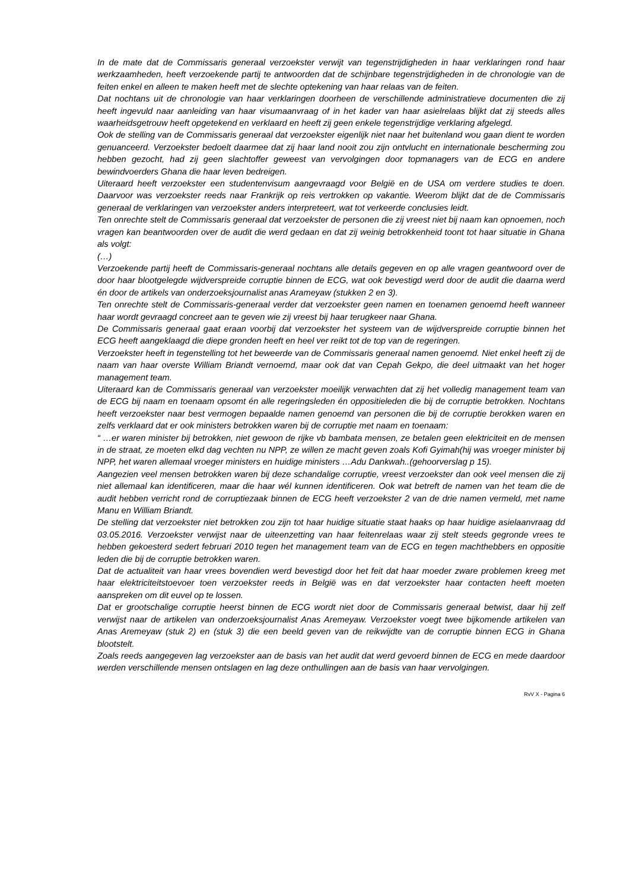In de mate dat de Commissaris generaal verzoekster verwijt van tegenstrijdigheden in haar verklaringen rond haar werkzaamheden, heeft verzoekende partij te antwoorden dat de schijnbare tegenstrijdigheden in de chronologie van de feiten enkel en alleen te maken heeft met de slechte optekening van haar relaas van de feiten.
Dat nochtans uit de chronologie van haar verklaringen doorheen de verschillende administratieve documenten die zij heeft ingevuld naar aanleiding van haar visumaanvraag of in het kader van haar asielrelaas blijkt dat zij steeds alles waarheidsgetrouw heeft opgetekend en verklaard en heeft zij geen enkele tegenstrijdige verklaring afgelegd.
Ook de stelling van de Commissaris generaal dat verzoekster eigenlijk niet naar het buitenland wou gaan dient te worden genuanceerd. Verzoekster bedoelt daarmee dat zij haar land nooit zou zijn ontvlucht en internationale bescherming zou hebben gezocht, had zij geen slachtoffer geweest van vervolgingen door topmanagers van de ECG en andere bewindvoerders Ghana die haar leven bedreigen.
Uiteraard heeft verzoekster een studentenvisum aangevraagd voor België en de USA om verdere studies te doen. Daarvoor was verzoekster reeds naar Frankrijk op reis vertrokken op vakantie. Weerom blijkt dat de de Commissaris generaal de verklaringen van verzoekster anders interpreteert, wat tot verkeerde conclusies leidt.
Ten onrechte stelt de Commissaris generaal dat verzoekster de personen die zij vreest niet bij naam kan opnoemen, noch vragen kan beantwoorden over de audit die werd gedaan en dat zij weinig betrokkenheid toont tot haar situatie in Ghana als volgt:
(…)
Verzoekende partij heeft de Commissaris-generaal nochtans alle details gegeven en op alle vragen geantwoord over de door haar blootgelegde wijdverspreide corruptie binnen de ECG, wat ook bevestigd werd door de audit die daarna werd én door de artikels van onderzoeksjournalist anas Arameyaw (stukken 2 en 3).
Ten onrechte stelt de Commissaris-generaal verder dat verzoekster geen namen en toenamen genoemd heeft wanneer haar wordt gevraagd concreet aan te geven wie zij vreest bij haar terugkeer naar Ghana.
De Commissaris generaal gaat eraan voorbij dat verzoekster het systeem van de wijdverspreide corruptie binnen het ECG heeft aangeklaagd die diepe gronden heeft en heel ver reikt tot de top van de regeringen.
Verzoekster heeft in tegenstelling tot het beweerde van de Commissaris generaal namen genoemd. Niet enkel heeft zij de naam van haar overste William Briandt vernoemd, maar ook dat van Cepah Gekpo, die deel uitmaakt van het hoger management team.
Uiteraard kan de Commissaris generaal van verzoekster moeilijk verwachten dat zij het volledig management team van de ECG bij naam en toenaam opsomt én alle regeringsleden én oppositieleden die bij de corruptie betrokken. Nochtans heeft verzoekster naar best vermogen bepaalde namen genoemd van personen die bij de corruptie berokken waren en zelfs verklaard dat er ook ministers betrokken waren bij de corruptie met naam en toenaam:
“ …er waren minister bij betrokken, niet gewoon de rijke vb bambata mensen, ze betalen geen elektriciteit en de mensen in de straat, ze moeten elkd dag vechten nu NPP, ze willen ze macht geven zoals Kofi Gyimah(hij was vroeger minister bij NPP, het waren allemaal vroeger ministers en huidige ministers …Adu Dankwah..(gehoorverslag p 15).
Aangezien veel mensen betrokken waren bij deze schandalige corruptie, vreest verzoekster dan ook veel mensen die zij niet allemaal kan identificeren, maar die haar wél kunnen identificeren. Ook wat betreft de namen van het team die de audit hebben verricht rond de corruptiezaak binnen de ECG heeft verzoekster 2 van de drie namen vermeld, met name Manu en William Briandt.
De stelling dat verzoekster niet betrokken zou zijn tot haar huidige situatie staat haaks op haar huidige asielaanvraag dd 03.05.2016. Verzoekster verwijst naar de uiteenzetting van haar feitenrelaas waar zij stelt steeds gegronde vrees te hebben gekoesterd sedert februari 2010 tegen het management team van de ECG en tegen machthebbers en oppositie leden die bij de corruptie betrokken waren.
Dat de actualiteit van haar vrees bovendien werd bevestigd door het feit dat haar moeder zware problemen kreeg met haar elektriciteitstoevoer toen verzoekster reeds in België was en dat verzoekster haar contacten heeft moeten aanspreken om dit euvel op te lossen.
Dat er grootschalige corruptie heerst binnen de ECG wordt niet door de Commissaris generaal betwist, daar hij zelf verwijst naar de artikelen van onderzoeksjournalist Anas Aremeyaw. Verzoekster voegt twee bijkomende artikelen van Anas Aremeyaw (stuk 2) en (stuk 3) die een beeld geven van de reikwijdte van de corruptie binnen ECG in Ghana blootstelt.
Zoals reeds aangegeven lag verzoekster aan de basis van het audit dat werd gevoerd binnen de ECG en mede daardoor werden verschillende mensen ontslagen en lag deze onthullingen aan de basis van haar vervolgingen.
RvV X - Pagina 6